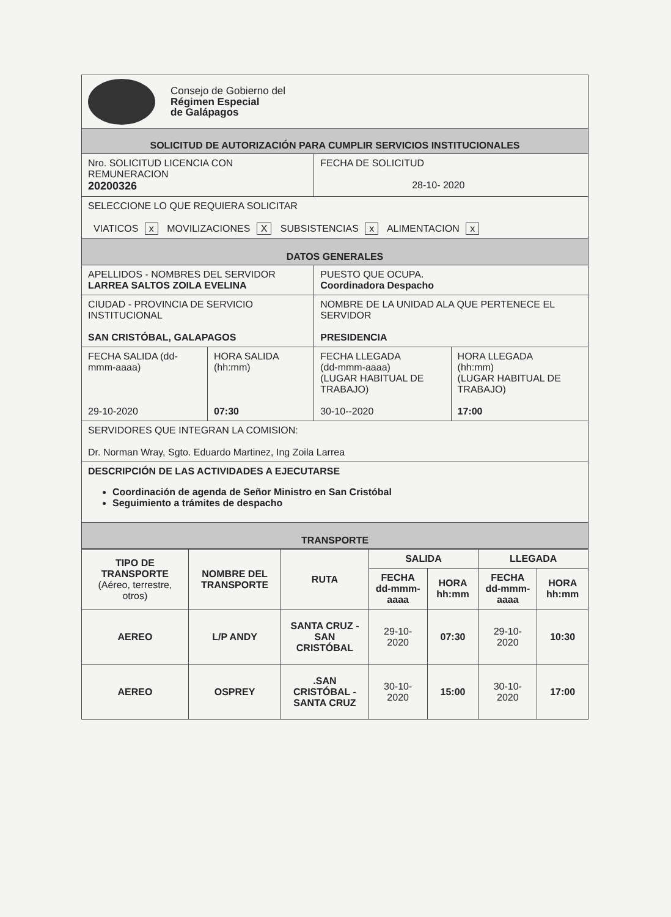| Consejo de Gobierno del Régimen Especial de Galápagos | | | |
| SOLICITUD DE AUTORIZACIÓN PARA CUMPLIR SERVICIOS INSTITUCIONALES | | | |
| Nro. SOLICITUD LICENCIA CON REMUNERACION 20200326 | | FECHA DE SOLICITUD 28-10- 2020 | |
| SELECCIONE LO QUE REQUIERA SOLICITAR VIATICOS x MOVILIZACIONES X SUBSISTENCIAS x ALIMENTACION x | | | |
| DATOS GENERALES | | | |
| APELLIDOS - NOMBRES DEL SERVIDOR LARREA SALTOS ZOILA EVELINA | | PUESTO QUE OCUPA. Coordinadora Despacho | |
| CIUDAD - PROVINCIA DE SERVICIO INSTITUCIONAL SAN CRISTÓBAL, GALAPAGOS | | NOMBRE DE LA UNIDAD ALA QUE PERTENECE EL SERVIDOR PRESIDENCIA | |
| FECHA SALIDA (dd-mmm-aaaa) 29-10-2020 | HORA SALIDA (hh:mm) 07:30 | FECHA LLEGADA (dd-mmm-aaaa) (LUGAR HABITUAL DE TRABAJO) 30-10--2020 | HORA LLEGADA (hh:mm) (LUGAR HABITUAL DE TRABAJO) 17:00 |
| SERVIDORES QUE INTEGRAN LA COMISION: Dr. Norman Wray, Sgto. Eduardo Martinez, Ing Zoila Larrea | | | |
| DESCRIPCIÓN DE LAS ACTIVIDADES A EJECUTARSE Coordinación de agenda de Señor Ministro en San Cristóbal Seguimiento a trámites de despacho | | | |
| TRANSPORTE | | | |
| TIPO DE TRANSPORTE (Aéreo, terrestre, otros) | NOMBRE DEL TRANSPORTE | RUTA | SALIDA | | LLEGADA | |
| --- | --- | --- | --- | --- | --- | --- |
| | | | FECHA dd-mmm-aaaa | HORA hh:mm | FECHA dd-mmm-aaaa | HORA hh:mm |
| AEREO | L/P ANDY | SANTA CRUZ - SAN CRISTÓBAL | 29-10- 2020 | 07:30 | 29-10- 2020 | 10:30 |
| AEREO | OSPREY | .SAN CRISTÓBAL - SANTA CRUZ | 30-10-2020 | 15:00 | 30-10-2020 | 17:00 |